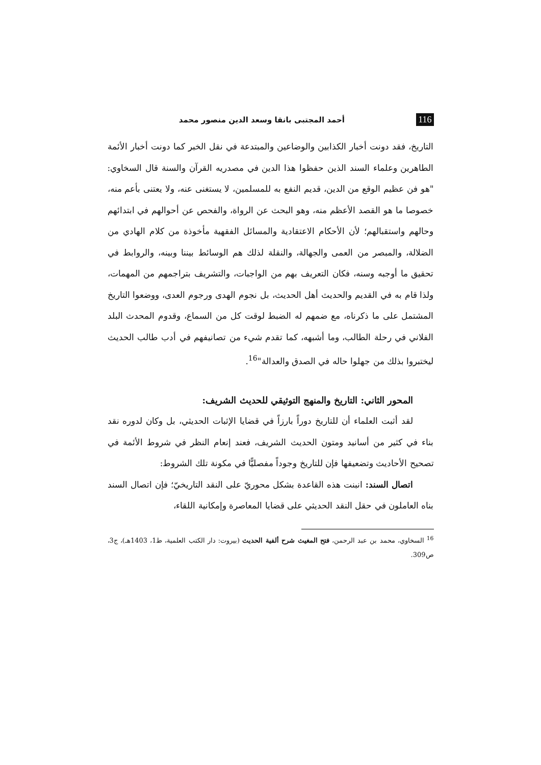116 أحمد المجتبى بانقا وسعد الدين منصور محمد
التاريخ، فقد دونت أخبار الكذابين والوضاعين والمبتدعة في نقل الخبر كما دونت أخبار الأئمة الطاهرين وعلماء السند الذين حفظوا هذا الدين في مصدريه القرآن والسنة قال السخاوي: "هو فن عظيم الوقع من الدين، قديم النفع به للمسلمين، لا يستغنى عنه، ولا يعتنى بأعم منه، خصوصا ما هو القصد الأعظم منه، وهو البحث عن الرواة، والفحص عن أحوالهم في ابتدائهم وحالهم واستقبالهم؛ لأن الأحكام الاعتقادية والمسائل الفقهية مأخوذة من كلام الهادي من الضلالة، والمبصر من العمى والجهالة، والنقلة لذلك هم الوسائط بيننا وبينه، والروابط في تحقيق ما أوجبه وسنه، فكان التعريف بهم من الواجبات، والتشريف بتراجمهم من المهمات، ولذا قام به في القديم والحديث أهل الحديث، بل نجوم الهدى ورجوم العدى، ووضعوا التاريخ المشتمل على ما ذكرناه، مع ضمهم له الضبط لوقت كل من السماع، وقدوم المحدث البلد الفلاني في رحلة الطالب، وما أشبهه، كما تقدم شيء من تصانيفهم في أدب طالب الحديث ليختبروا بذلك من جهلوا حاله في الصدق والعدالة"<sup>16</sup>.
المحور الثاني: التاريخ والمنهج التوثيقي للحديث الشريف:
لقد أثبت العلماء أن للتاريخ دوراً بارزاً في قضايا الإثبات الحديثي، بل وكان لدوره نقد بناء في كثير من أسانيد ومتون الحديث الشريف، فعند إنعام النظر في شروط الأئمة في تصحيح الأحاديث وتضعيفها فإن للتاريخ وجوداً مفصليًّا في مكونة تلك الشروط:
اتصال السند: انبنت هذه القاعدة بشكل محوريّ على النقد التاريخيّ؛ فإن اتصال السند بناه العاملون في حقل النقد الحديثي على قضايا المعاصرة وإمكانية اللقاء،
<sup>16</sup> السخاوي، محمد بن عبد الرحمن، فتح المغيث شرح ألفية الحديث (بيروت: دار الكتب العلمية، ط1، 1403هـ)، ج3، ص309.